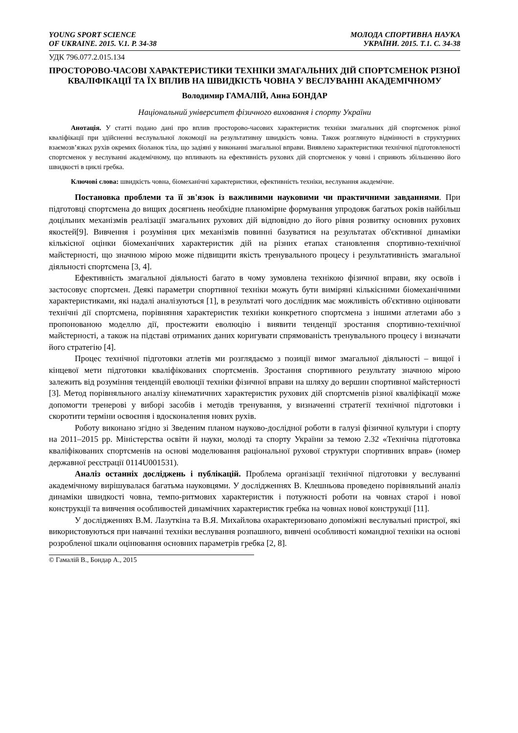YOUNG SPORT SCIENCE
OF UKRAINE. 2015. V.1. P. 34-38
МОЛОДА СПОРТИВНА НАУКА
УКРАЇНИ. 2015. Т.1. С. 34-38
УДК 796.077.2.015.134
ПРОСТОРОВО-ЧАСОВІ ХАРАКТЕРИСТИКИ ТЕХНІКИ ЗМАГАЛЬНИХ ДІЙ СПОРТСМЕНОК РІЗНОЇ КВАЛІФІКАЦІЇ ТА ЇХ ВПЛИВ НА ШВИДКІСТЬ ЧОВНА У ВЕСЛУВАННІ АКАДЕМІЧНОМУ
Володимир ГАМАЛІЙ, Анна БОНДАР
Національний університет фізичного виховання і спорту України
Анотація. У статті подано дані про вплив просторово-часових характеристик техніки змагальних дій спортсменок різної кваліфікації при здійсненні веслувальної локомоції на результативну швидкість човна. Також розглянуто відмінності в структурних взаємозв’язках рухів окремих біоланок тіла, що задіяні у виконанні змагальної вправи. Виявлено характеристики технічної підготовленості спортсменок у веслуванні академічному, що впливають на ефективність рухових дій спортсменок у човні і сприяють збільшенню його швидкості в циклі гребка.
Ключові слова: швидкість човна, біомеханічні характеристики, ефективність техніки, веслування академічне.
Постановка проблеми та її зв'язок із важливими науковими чи практичними завданнями. При підготовці спортсмена до вищих досягнень необхідне планомірне формування упродовж багатьох років найбільш доцільних механізмів реалізації змагальних рухових дій відповідно до його рівня розвитку основних рухових якостей[9]. Вивчення і розуміння цих механізмів повинні базуватися на результатах об'єктивної динаміки кількісної оцінки біомеханічних характеристик дій на різних етапах становлення спортивно-технічної майстерності, що значною мірою може підвищити якість тренувального процесу і результативність змагальної діяльності спортсмена [3, 4].
Ефективність змагальної діяльності багато в чому зумовлена технікою фізичної вправи, яку освоїв і застосовує спортсмен. Деякі параметри спортивної техніки можуть бути виміряні кількісними біомеханічними характеристиками, які надалі аналізуються [1], в результаті чого дослідник має можливість об'єктивно оцінювати технічні дії спортсмена, порівняння характеристик техніки конкретного спортсмена з іншими атлетами або з пропонованою моделлю дії, простежити еволюцію і виявити тенденції зростання спортивно-технічної майстерності, а також на підставі отриманих даних коригувати спрямованість тренувального процесу і визначати його стратегію [4].
Процес технічної підготовки атлетів ми розглядаємо з позиції вимог змагальної діяльності – вищої і кінцевої мети підготовки кваліфікованих спортсменів. Зростання спортивного результату значною мірою залежить від розуміння тенденцій еволюції техніки фізичної вправи на шляху до вершин спортивної майстерності [3]. Метод порівняльного аналізу кінематичних характеристик рухових дій спортсменів різної кваліфікації може допомогти тренерові у виборі засобів і методів тренування, у визначенні стратегії технічної підготовки і скоротити терміни освоєння і вдосконалення нових рухів.
Роботу виконано згідно зі Зведеним планом науково-дослідної роботи в галузі фізичної культури і спорту на 2011–2015 рр. Міністерства освіти й науки, молоді та спорту України за темою 2.32 «Технічна підготовка кваліфікованих спортсменів на основі моделювання раціональної рухової структури спортивних вправ» (номер державної реєстрації 0114U001531).
Аналіз останніх досліджень і публікацій. Проблема організації технічної підготовки у веслуванні академічному вирішувалася багатьма науковцями. У дослідженнях В. Клешньова проведено порівняльний аналіз динаміки швидкості човна, темпо-ритмових характеристик і потужності роботи на човнах старої і нової конструкції та вивчення особливостей динамічних характеристик гребка на човнах нової конструкції [11].
У дослідженнях В.М. Лазуткіна та В.Я. Михайлова охарактеризовано допоміжні веслувальні пристрої, які використовуються при навчанні техніки веслування розпашного, вивчені особливості командної техніки на основі розробленої шкали оцінювання основних параметрів гребка [2, 8].
© Гамалій В., Бондар А., 2015